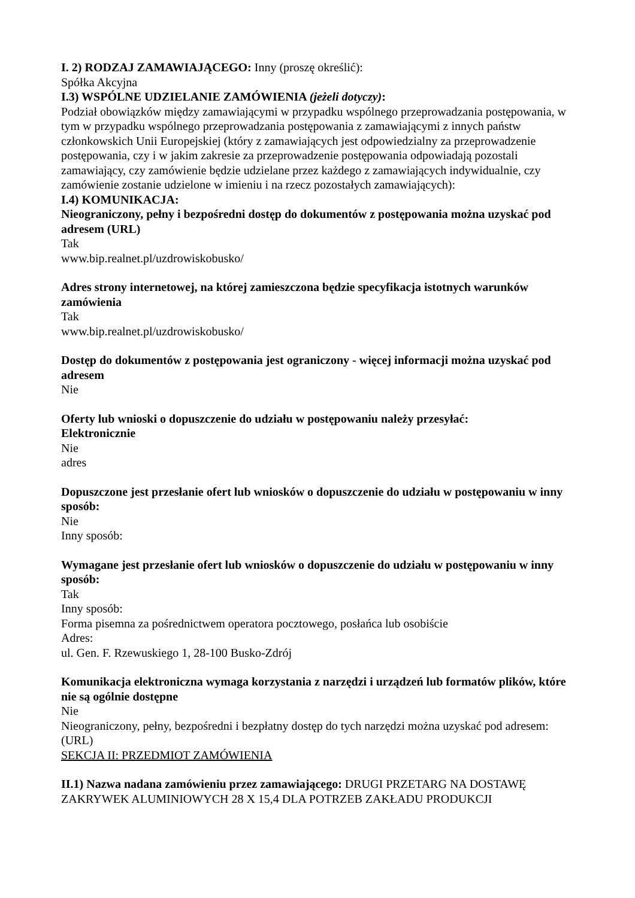I. 2) RODZAJ ZAMAWIAJĄCEGO: Inny (proszę określić):
Spółka Akcyjna
I.3) WSPÓLNE UDZIELANIE ZAMÓWIENIA (jeżeli dotyczy):
Podział obowiązków między zamawiającymi w przypadku wspólnego przeprowadzania postępowania, w tym w przypadku wspólnego przeprowadzania postępowania z zamawiającymi z innych państw członkowskich Unii Europejskiej (który z zamawiających jest odpowiedzialny za przeprowadzenie postępowania, czy i w jakim zakresie za przeprowadzenie postępowania odpowiadają pozostali zamawiający, czy zamówienie będzie udzielane przez każdego z zamawiających indywidualnie, czy zamówienie zostanie udzielone w imieniu i na rzecz pozostałych zamawiających):
I.4) KOMUNIKACJA:
Nieograniczony, pełny i bezpośredni dostęp do dokumentów z postępowania można uzyskać pod adresem (URL)
Tak
www.bip.realnet.pl/uzdrowiskobusko/
Adres strony internetowej, na której zamieszczona będzie specyfikacja istotnych warunków zamówienia
Tak
www.bip.realnet.pl/uzdrowiskobusko/
Dostęp do dokumentów z postępowania jest ograniczony - więcej informacji można uzyskać pod adresem
Nie
Oferty lub wnioski o dopuszczenie do udziału w postępowaniu należy przesyłać:
Elektronicznie
Nie
adres
Dopuszczone jest przesłanie ofert lub wniosków o dopuszczenie do udziału w postępowaniu w inny sposób:
Nie
Inny sposób:
Wymagane jest przesłanie ofert lub wniosków o dopuszczenie do udziału w postępowaniu w inny sposób:
Tak
Inny sposób:
Forma pisemna za pośrednictwem operatora pocztowego, posłańca lub osobiście
Adres:
ul. Gen. F. Rzewuskiego 1, 28-100 Busko-Zdrój
Komunikacja elektroniczna wymaga korzystania z narzędzi i urządzeń lub formatów plików, które nie są ogólnie dostępne
Nie
Nieograniczony, pełny, bezpośredni i bezpłatny dostęp do tych narzędzi można uzyskać pod adresem: (URL)
SEKCJA II: PRZEDMIOT ZAMÓWIENIA
II.1) Nazwa nadana zamówieniu przez zamawiającego: DRUGI PRZETARG NA DOSTAWĘ ZAKRYWEK ALUMINIOWYCH 28 X 15,4 DLA POTRZEB ZAKŁADU PRODUKCJI